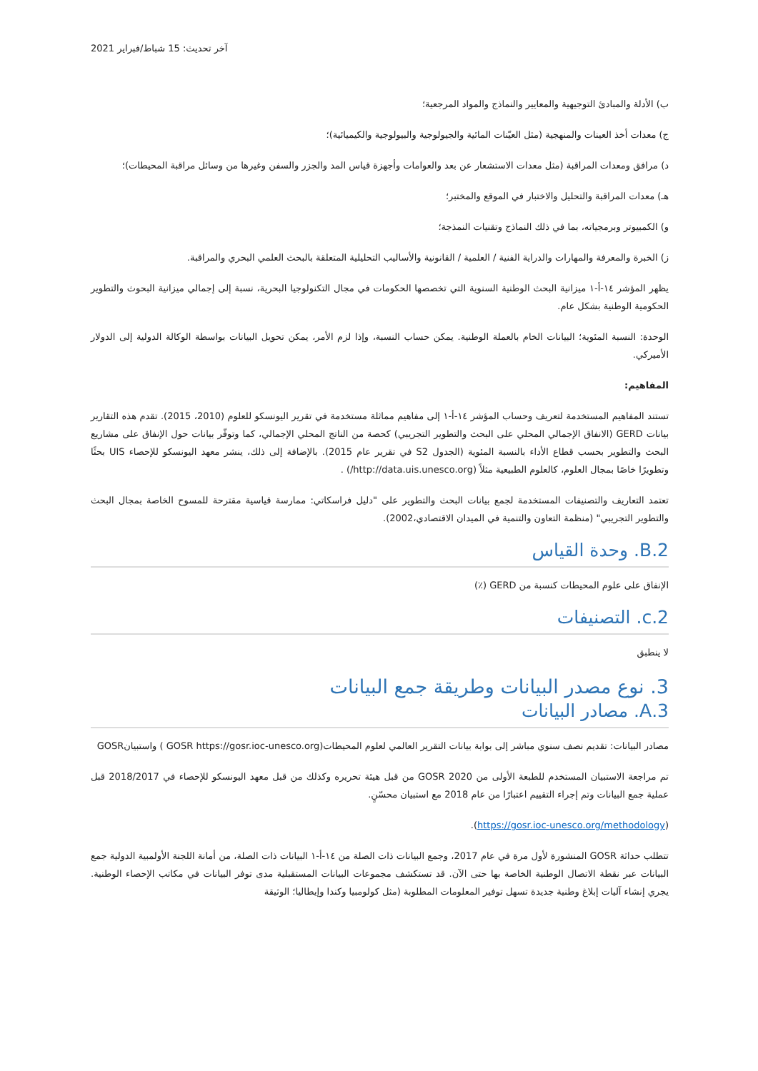آخر تحديث: 15 شباط/فبراير 2021
ب) الأدلة والمبادئ التوجيهية والمعايير والنماذج والمواد المرجعية؛
ج) معدات أخذ العينات والمنهجية (مثل العيّنات المائية والجيولوجية والبيولوجية والكيميائية)؛
د) مرافق ومعدات المراقبة (مثل معدات الاستشعار عن بعد والعوامات وأجهزة قياس المد والجزر والسفن وغيرها من وسائل مراقبة المحيطات)؛
هـ) معدات المراقبة والتحليل والاختبار في الموقع والمختبر؛
و) الكمبيوتر وبرمجياته، بما في ذلك النماذج وتقنيات النمذجة؛
ز) الخبرة والمعرفة والمهارات والدراية الفنية / العلمية / القانونية والأساليب التحليلية المتعلقة بالبحث العلمي البحري والمراقبة.
يظهر المؤشر ١٤-أ-١ ميزانية البحث الوطنية السنوية التي تخصصها الحكومات في مجال التكنولوجيا البحرية، نسبة إلى إجمالي ميزانية البحوث والتطوير الحكومية الوطنية بشكل عام.
الوحدة: النسبة المئوية؛ البيانات الخام بالعملة الوطنية. يمكن حساب النسبة، وإذا لزم الأمر، يمكن تحويل البيانات بواسطة الوكالة الدولية إلى الدولار الأميركي.
المفاهيم:
تستند المفاهيم المستخدمة لتعريف وحساب المؤشر ١٤-أ-١ إلى مفاهيم مماثلة مستخدمة في تقرير اليونسكو للعلوم (2010، 2015). تقدم هذه التقارير بيانات GERD (الانفاق الإجمالي المحلي على البحث والتطوير التجريبي) كحصة من الناتج المحلي الإجمالي، كما وتوفّر بيانات حول الإنفاق على مشاريع البحث والتطوير بحسب قطاع الأداء بالنسبة المئوية (الجدول S2 في تقرير عام 2015). بالإضافة إلى ذلك، ينشر معهد اليونسكو للإحصاء UIS بحثًا وتطويرًا خاصًا بمجال العلوم، كالعلوم الطبيعية مثلاً (http://data.uis.unesco.org/) .
تعتمد التعاريف والتصنيفات المستخدمة لجمع بيانات البحث والتطوير على "دليل فراسكاتي: ممارسة قياسية مقترحة للمسوح الخاصة بمجال البحث والتطوير التجريبي" (منظمة التعاون والتنمية في الميدان الاقتصادي،2002).
2.B. وحدة القياس
الإنفاق على علوم المحيطات كنسبة من GERD (٪)
2.c. التصنيفات
لا ينطبق
3. نوع مصدر البيانات وطريقة جمع البيانات
3.A. مصادر البيانات
مصادر البيانات: تقديم نصف سنوي مباشر إلى بوابة بيانات التقرير العالمي لعلوم المحيطات(GOSR https://gosr.ioc-unesco.org ) واستبيانGOSR
تم مراجعة الاستبيان المستخدم للطبعة الأولى من 2020 GOSR من قبل هيئة تحريره وكذلك من قبل معهد اليونسكو للإحصاء في 2018/2017 قبل عملية جمع البيانات وتم إجراء التقييم اعتبارًا من عام 2018 مع استبيان محسّنٍ.
(https://gosr.ioc-unesco.org/methodology).
تتطلب حداثة GOSR المنشورة لأول مرة في عام 2017، وجمع البيانات ذات الصلة من ١٤-أ-١ البيانات ذات الصلة، من أمانة اللجنة الأولمبية الدولية جمع البيانات عبر نقطة الاتصال الوطنية الخاصة بها حتى الآن. قد تستكشف مجموعات البيانات المستقبلية مدى توفر البيانات في مكاتب الإحصاء الوطنية. يجري إنشاء آليات إبلاغ وطنية جديدة تسهل توفير المعلومات المطلوبة (مثل كولومبيا وكندا وإيطاليا؛ الوثيقة